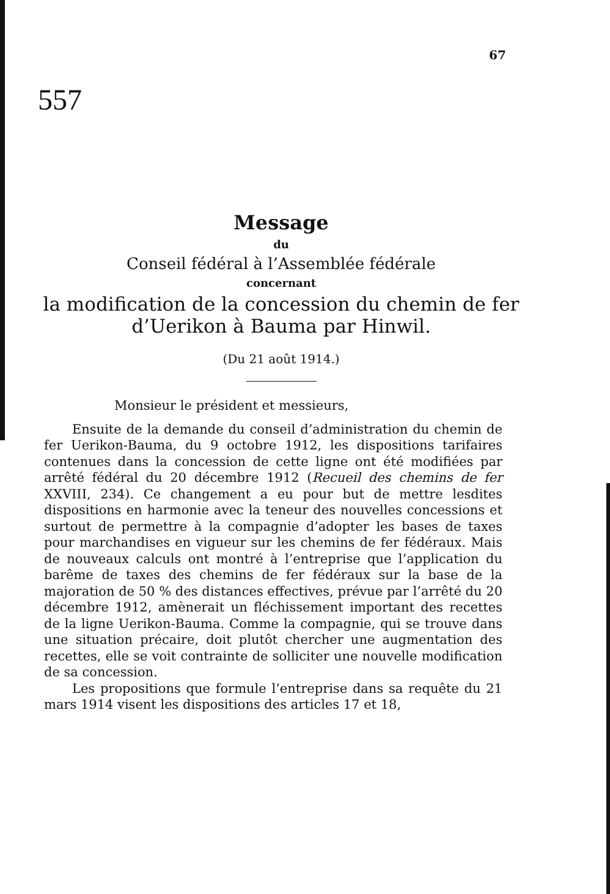67
557
Message
du
Conseil fédéral à l’Assemblée fédérale
concernant
la modification de la concession du chemin de fer
d’Uerikon à Bauma par Hinwil.
(Du 21 août 1914.)
Monsieur le président et messieurs,
Ensuite de la demande du conseil d’administration du chemin de fer Uerikon-Bauma, du 9 octobre 1912, les dispositions tarifaires contenues dans la concession de cette ligne ont été modifiées par arrêté fédéral du 20 décembre 1912 (Recueil des chemins de fer XXVIII, 234). Ce changement a eu pour but de mettre lesdites dispositions en harmonie avec la teneur des nouvelles concessions et surtout de permettre à la compagnie d’adopter les bases de taxes pour marchandises en vigueur sur les chemins de fer fédéraux. Mais de nouveaux calculs ont montré à l’entreprise que l’application du barême de taxes des chemins de fer fédéraux sur la base de la majoration de 50 % des distances effectives, prévue par l’arrêté du 20 décembre 1912, amènerait un fléchissement important des recettes de la ligne Uerikon-Bauma. Comme la compagnie, qui se trouve dans une situation précaire, doit plutôt chercher une augmentation des recettes, elle se voit contrainte de solliciter une nouvelle modification de sa concession.
Les propositions que formule l’entreprise dans sa requête du 21 mars 1914 visent les dispositions des articles 17 et 18,